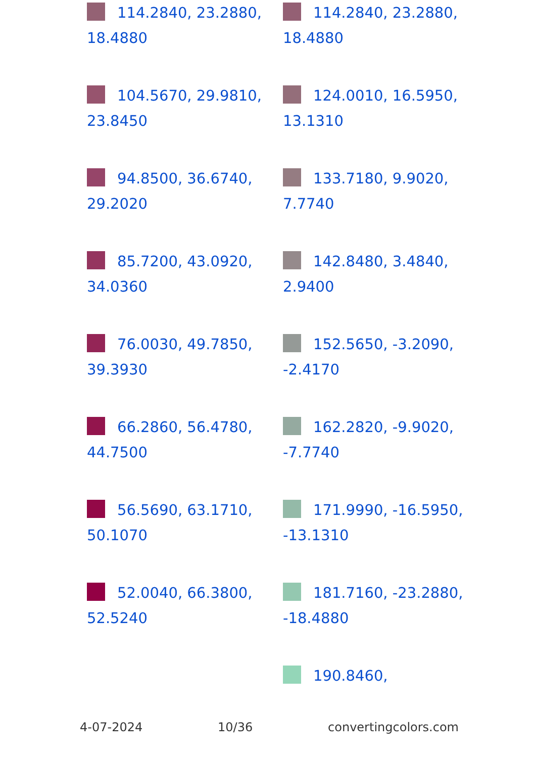114.2840, 23.2880, 18.4880
114.2840, 23.2880, 18.4880
104.5670, 29.9810, 23.8450
124.0010, 16.5950, 13.1310
94.8500, 36.6740, 29.2020
133.7180, 9.9020, 7.7740
85.7200, 43.0920, 34.0360
142.8480, 3.4840, 2.9400
76.0030, 49.7850, 39.3930
152.5650, -3.2090, -2.4170
66.2860, 56.4780, 44.7500
162.2820, -9.9020, -7.7740
56.5690, 63.1710, 50.1070
171.9990, -16.5950, -13.1310
52.0040, 66.3800, 52.5240
181.7160, -23.2880, -18.4880
190.8460,
4-07-2024 10/36 convertingcolors.com